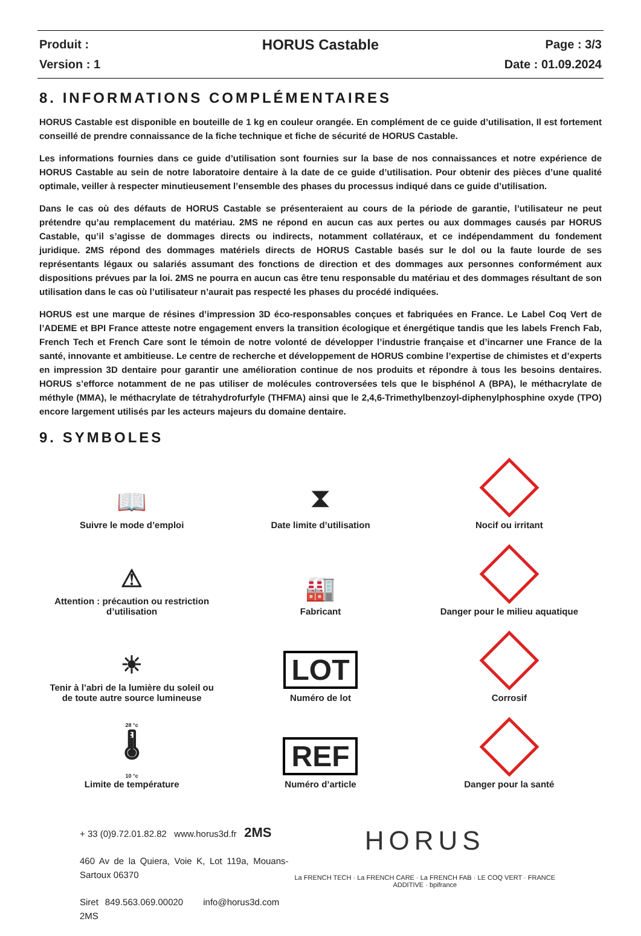Produit :
Version : 1
HORUS Castable
Page : 3/3
Date : 01.09.2024
8. INFORMATIONS COMPLÉMENTAIRES
HORUS Castable est disponible en bouteille de 1 kg en couleur orangée. En complément de ce guide d’utilisation, Il est fortement conseillé de prendre connaissance de la fiche technique et fiche de sécurité de HORUS Castable.
Les informations fournies dans ce guide d’utilisation sont fournies sur la base de nos connaissances et notre expérience de HORUS Castable au sein de notre laboratoire dentaire à la date de ce guide d’utilisation. Pour obtenir des pièces d’une qualité optimale, veiller à respecter minutieusement l’ensemble des phases du processus indiqué dans ce guide d’utilisation.
Dans le cas où des défauts de HORUS Castable se présenteraient au cours de la période de garantie, l’utilisateur ne peut prétendre qu’au remplacement du matériau. 2MS ne répond en aucun cas aux pertes ou aux dommages causés par HORUS Castable, qu’il s’agisse de dommages directs ou indirects, notamment collatéraux, et ce indépendamment du fondement juridique. 2MS répond des dommages matériels directs de HORUS Castable basés sur le dol ou la faute lourde de ses représentants légaux ou salariés assumant des fonctions de direction et des dommages aux personnes conformément aux dispositions prévues par la loi. 2MS ne pourra en aucun cas être tenu responsable du matériau et des dommages résultant de son utilisation dans le cas où l’utilisateur n’aurait pas respecté les phases du procédé indiquées.
HORUS est une marque de résines d’impression 3D éco-responsables conçues et fabriquées en France. Le Label Coq Vert de l’ADEME et BPI France atteste notre engagement envers la transition écologique et énergétique tandis que les labels French Fab, French Tech et French Care sont le témoin de notre volonté de développer l’industrie française et d’incarner une France de la santé, innovante et ambitieuse. Le centre de recherche et développement de HORUS combine l’expertise de chimistes et d’experts en impression 3D dentaire pour garantir une amélioration continue de nos produits et répondre à tous les besoins dentaires. HORUS s’efforce notamment de ne pas utiliser de molécules controversées tels que le bisphénol A (BPA), le méthacrylate de méthyle (MMA), le méthacrylate de tétrahydrofurfyle (THFMA) ainsi que le 2,4,6-Trimethylbenzoyl-diphenylphosphine oxyde (TPO) encore largement utilisés par les acteurs majeurs du domaine dentaire.
9. SYMBOLES
📖
Suivre le mode d’emploi
⧗
Date limite d’utilisation
Nocif ou irritant
⚠
Attention : précaution ou restriction
d’utilisation
🏭
Fabricant
Danger pour le milieu aquatique
☀
Tenir à l’abri de la lumière du soleil ou
de toute autre source lumineuse
LOT
Numéro de lot
Corrosif
28 °c
🌡
10 °c
Limite de température
REF
Numéro d’article
Danger pour la santé
+ 33 (0)9.72.01.82.82 www.horus3d.fr 2MS
460 Av de la Quiera, Voie K, Lot 119a, Mouans-Sartoux 06370
Siret 849.563.069.00020 info@horus3d.com 2MS
HORUS
La FRENCH TECH · La FRENCH CARE · La FRENCH FAB · LE COQ VERT · FRANCE ADDITIVE · bpifrance